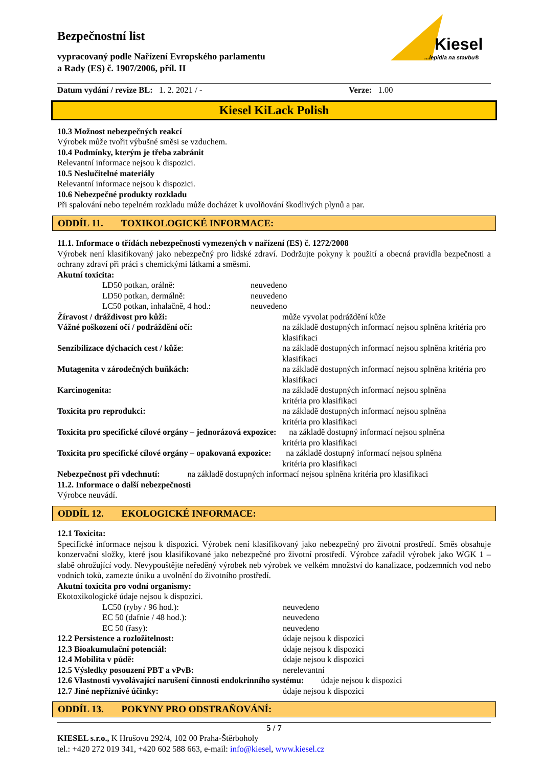Bezpečnostní list
vypracovaný podle Nařízení Evropského parlamentu
a Rady (ES) č. 1907/2006, příl. II
Kiesel
...lepidla na stavbu®
Datum vydání / revize BL: 1. 2. 2021 / - Verze: 1.00
Kiesel KiLack Polish
10.3 Možnost nebezpečných reakcí
Výrobek může tvořit výbušné směsi se vzduchem.
10.4 Podmínky, kterým je třeba zabránit
Relevantní informace nejsou k dispozici.
10.5 Neslučitelné materiály
Relevantní informace nejsou k dispozici.
10.6 Nebezpečné produkty rozkladu
Při spalování nebo tepelném rozkladu může docházet k uvolňování škodlivých plynů a par.
ODDÍL 11. TOXIKOLOGICKÉ INFORMACE:
11.1. Informace o třídách nebezpečnosti vymezených v nařízení (ES) č. 1272/2008
Výrobek není klasifikovaný jako nebezpečný pro lidské zdraví. Dodržujte pokyny k použití a obecná pravidla bezpečnosti a ochrany zdraví při práci s chemickými látkami a směsmi.
Akutní toxicita:
| | LD50 potkan, orálně: | neuvedeno |
| | LD50 potkan, dermálně: | neuvedeno |
| | LC50 potkan, inhalačně, 4 hod.: | neuvedeno |
| Žíravost / dráždivost pro kůži: | může vyvolat podráždění kůže |
| Vážné poškození očí / podráždění očí: | na základě dostupných informací nejsou splněna kritéria pro klasifikaci |
| Senzibilizace dýchacích cest / kůže : | na základě dostupných informací nejsou splněna kritéria pro klasifikaci |
| Mutagenita v zárodečných buňkách: | na základě dostupných informací nejsou splněna kritéria pro klasifikaci |
| Karcinogenita: | na základě dostupných informací nejsou splněna kritéria pro klasifikaci |
| Toxicita pro reprodukci: | na základě dostupných informací nejsou splněna kritéria pro klasifikaci |
| Toxicita pro specifické cílové orgány – jednorázová expozice: na základě dostupný informací nejsou splněna kritéria pro klasifikaci | |
| Toxicita pro specifické cílové orgány – opakovaná expozice: na základě dostupný informací nejsou splněna kritéria pro klasifikaci | |
| Nebezpečnost při vdechnutí: na základě dostupných informací nejsou splněna kritéria pro klasifikaci | |
11.2. Informace o další nebezpečnosti
Výrobce neuvádí.
ODDÍL 12. EKOLOGICKÉ INFORMACE:
12.1 Toxicita:
Specifické informace nejsou k dispozici. Výrobek není klasifikovaný jako nebezpečný pro životní prostředí. Směs obsahuje konzervační složky, které jsou klasifikované jako nebezpečné pro životní prostředí. Výrobce zařadil výrobek jako WGK 1 – slabě ohrožující vody. Nevypouštějte neředěný výrobek neb výrobek ve velkém množství do kanalizace, podzemních vod nebo vodních toků, zamezte úniku a uvolnění do životního prostředí.
Akutní toxicita pro vodní organismy:
Ekotoxikologické údaje nejsou k dispozici.
| | LC50 (ryby / 96 hod.): | neuvedeno |
| | EC 50 (dafnie / 48 hod.): | neuvedeno |
| | EC 50 (řasy): | neuvedeno |
| 12.2 Persistence a rozložitelnost: | | údaje nejsou k dispozici |
| 12.3 Bioakumulační potenciál: | | údaje nejsou k dispozici |
| 12.4 Mobilita v půdě: | | údaje nejsou k dispozici |
| 12.5 Výsledky posouzení PBT a vPvB: | | nerelevantní |
| 12.6 Vlastnosti vyvolávající narušení činnosti endokrinního systému: údaje nejsou k dispozici | | |
| 12.7 Jiné nepříznivé účinky: | | údaje nejsou k dispozici |
ODDÍL 13. POKYNY PRO ODSTRAŇOVÁNÍ:
5 / 7
KIESEL s.r.o., K Hrušovu 292/4, 102 00 Praha-Štěrboholy
tel.: +420 272 019 341, +420 602 588 663, e-mail: info@kiesel, www.kiesel.cz